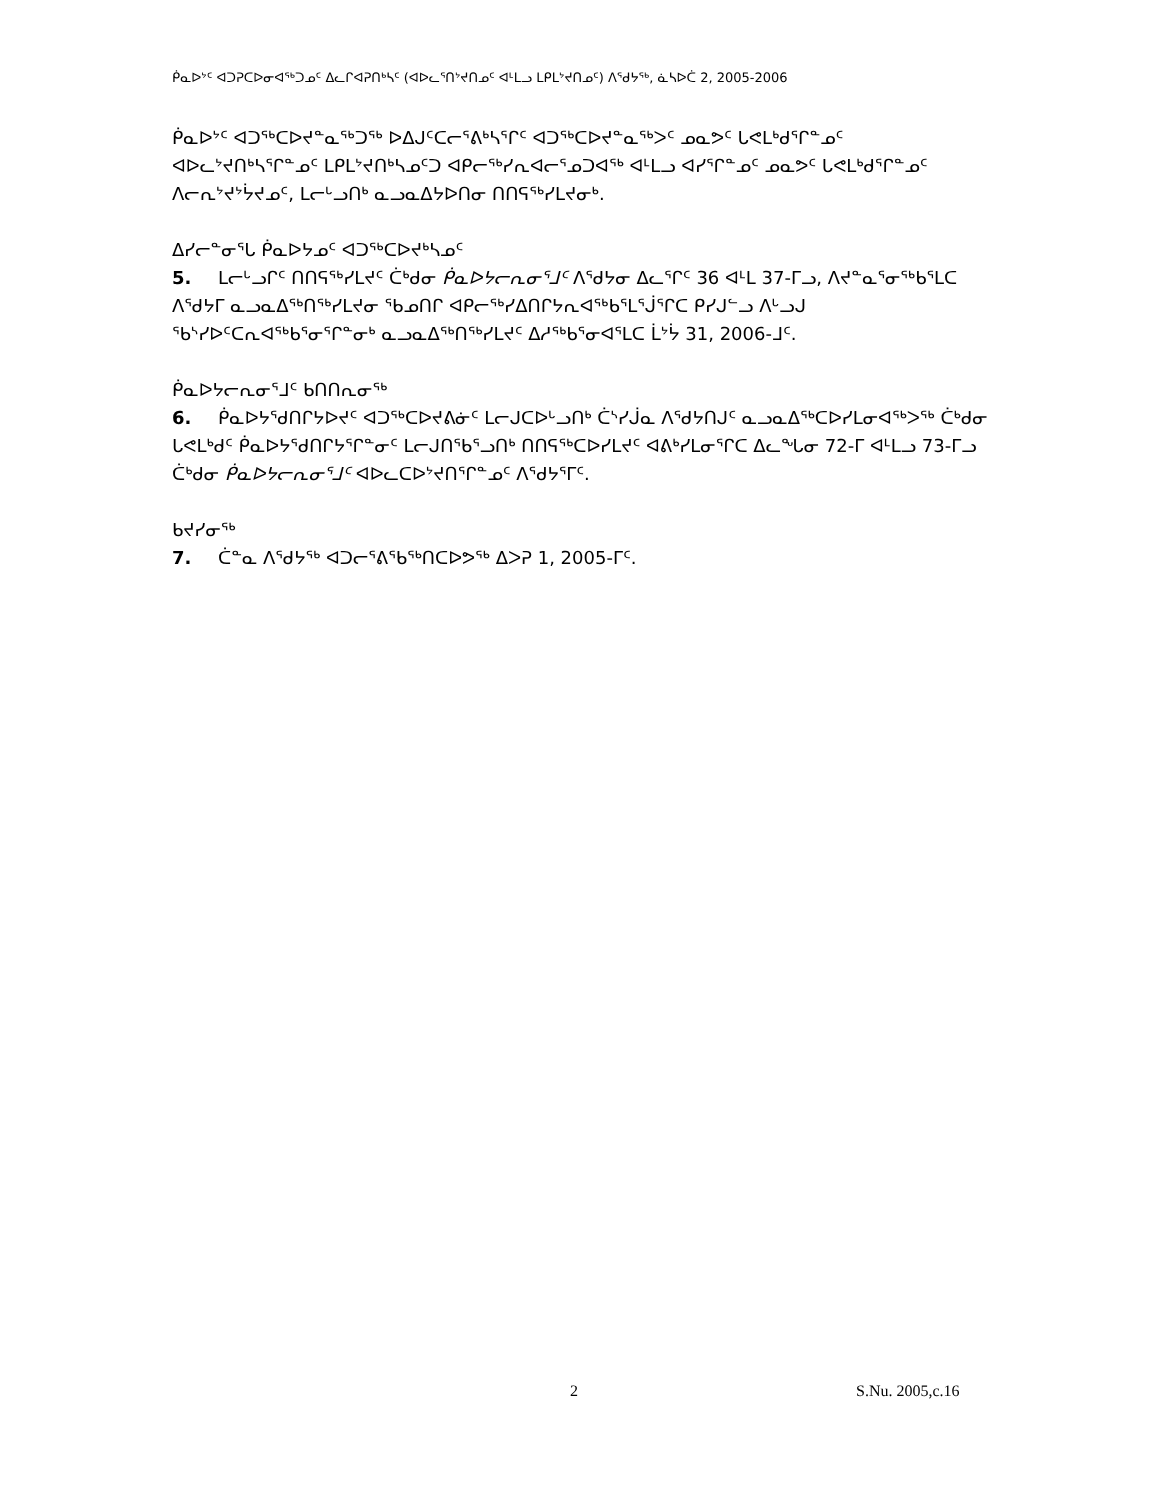ᑮᓇᐅᔾᑦ ᐊᑐᕈᑕᐅᓂᐊᖅᑐᓄᑦ ᐃᓚᒋᐊᕈᑎᒃᓴᑦ (ᐊᐅᓚᕐᑎᔾᔪᑎᓄᑦ ᐊᒻᒪᓗ ᒪᑭᒪᔾᔪᑎᓄᑦ) ᐱᕐᑯᔭᖅ, ᓈᓴᐅᑖ 2, 2005-2006
ᑮᓇᐅᔾᑦ ᐊᑐᖅᑕᐅᔪᓐᓇᖅᑐᖅ ᐅᐃᒍᑦᑕᓕᕐᕕᒃᓴᕐᒋᑦ ᐊᑐᖅᑕᐅᔪᓐᓇᖅᐳᑦ ᓄᓇᕗᑦ ᒐᕙᒪᒃᑯᕐᒋᓐᓄᑦ ᐊᐅᓚᔾᔪᑎᒃᓴᕐᒋᓐᓄᑦ ᒪᑭᒪᔾᔪᑎᒃᓴᓄᑦᑐ ᐊᑭᓕᖅᓯᕆᐊᓕᕐᓄᑐᐊᖅ ᐊᒻᒪᓗ ᐊᓯᕐᒋᓐᓄᑦ ᓄᓇᕗᑦ ᒐᕙᒪᒃᑯᕐᒋᓐᓄᑦ ᐱᓕᕆᔾᔪᔾᔮᔪᓄᑦ, ᒪᓕᒡᓗᑎᒃ ᓇᓗᓇᐃᔭᐅᑎᓂ ᑎᑎᕋᖅᓯᒪᔪᓂᒃ.
ᐃᓯᓕᓐᓂᕐᒐ ᑮᓇᐅᔭᓄᑦ ᐊᑐᖅᑕᐅᔪᒃᓴᓄᑦ
5. ᒪᓕᒡᓗᒋᑦ ᑎᑎᕋᖅᓯᒪᔪᑦ ᑖᒃᑯᓂ ᑮᓇᐅᔭᓕᕆᓂᕐᒧᑦ ᐱᕐᑯᔭᓂ ᐃᓚᕐᒋᑦ 36 ᐊᒻᒪ 37-ᒥᓗ, ᐱᔪᓐᓇᕐᓂᖅᑲᕐᒪᑕ ᐱᕐᑯᔭᒥ ᓇᓗᓇᐃᖅᑎᖅᓯᒪᔪᓂ ᖃᓄᑎᒋ ᐊᑭᓕᖅᓯᐃᑎᒋᔭᕆᐊᖅᑲᕐᒪᕐᒎᕐᒋᑕ ᑭᓯᒍᓪᓗ ᐱᒡᓗᒍ ᖃᔅᓯᐅᑦᑕᕆᐊᖅᑲᕐᓂᕐᒋᓐᓂᒃ ᓇᓗᓇᐃᖅᑎᖅᓯᒪᔪᑦ ᐃᓱᖅᑲᕐᓂᐊᕐᒪᑕ ᒫᔾᔮ 31, 2006-ᒧᑦ.
ᑮᓇᐅᔭᓕᕆᓂᕐᒧᑦ ᑲᑎᑎᕆᓂᖅ
6. ᑮᓇᐅᔭᕐᑯᑎᒋᔭᐅᔪᑦ ᐊᑐᖅᑕᐅᔪᕕᓃᑦ ᒪᓕᒍᑕᐅᒡᓗᑎᒃ ᑖᔅᓯᒎᓇ ᐱᕐᑯᔭᑎᒍᑦ ᓇᓗᓇᐃᖅᑕᐅᓯᒪᓂᐊᖅᐳᖅ ᑖᒃᑯᓂ ᒐᕙᒪᒃᑯᑦ ᑮᓇᐅᔭᕐᑯᑎᒋᔭᕐᒋᓐᓂᑦ ᒪᓕᒍᑎᖃᕐᓗᑎᒃ ᑎᑎᕋᖅᑕᐅᓯᒪᔪᑦ ᐊᕕᒃᓯᒪᓂᕐᒋᑕ ᐃᓚᖓᓂ 72-ᒥ ᐊᒻᒪᓗ 73-ᒥᓗ ᑖᒃᑯᓂ ᑮᓇᐅᔭᓕᕆᓂᕐᒧᑦ ᐊᐅᓚᑕᐅᔾᔪᑎᕐᒋᓐᓄᑦ ᐱᕐᑯᔭᕐᒥᑦ.
ᑲᔪᓯᓂᖅ
7. ᑖᓐᓇ ᐱᕐᑯᔭᖅ ᐊᑐᓕᕐᕕᖃᖅᑎᑕᐅᕗᖅ ᐃᐳᕈ 1, 2005-ᒥᑦ.
2 S.Nu. 2005,c.16